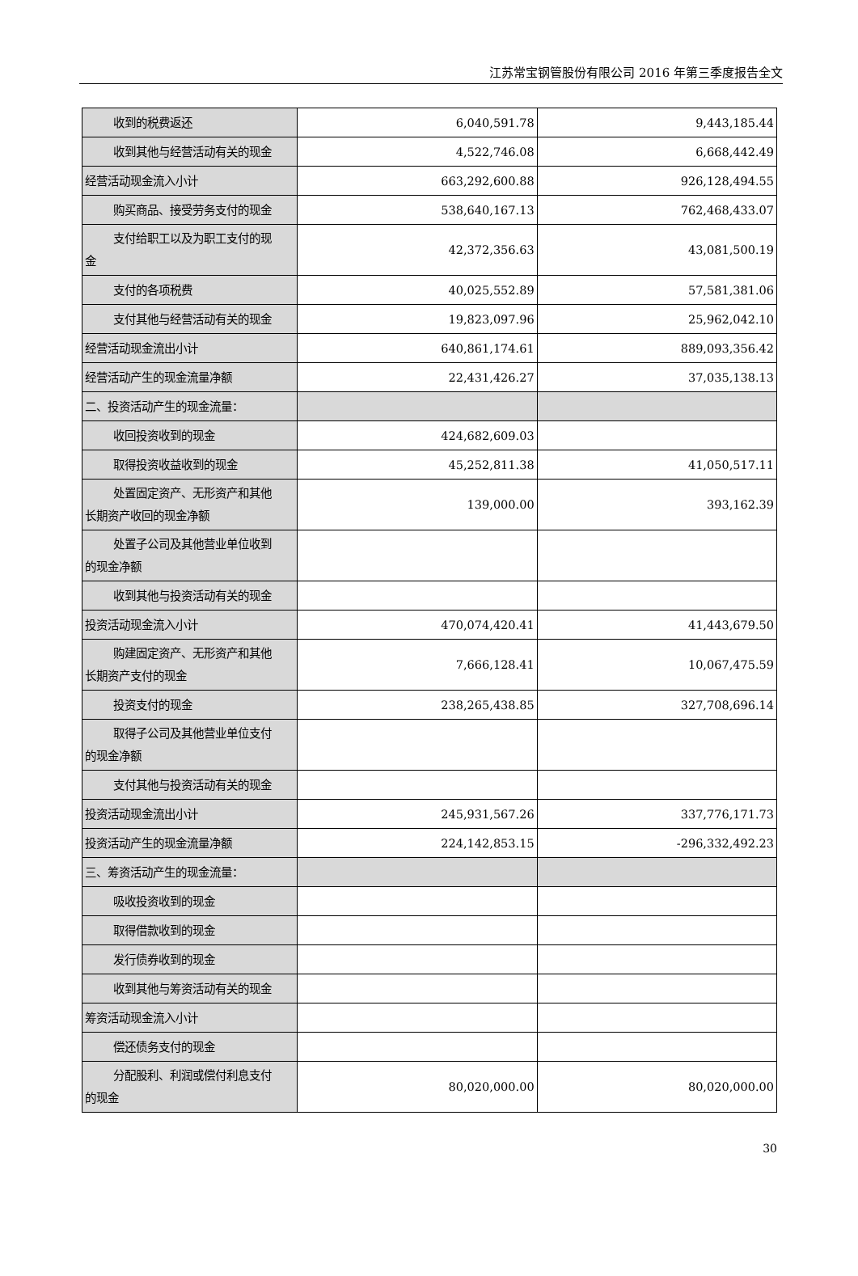江苏常宝钢管股份有限公司 2016 年第三季度报告全文
| 收到的税费返还 | 6,040,591.78 | 9,443,185.44 |
| 收到其他与经营活动有关的现金 | 4,522,746.08 | 6,668,442.49 |
| 经营活动现金流入小计 | 663,292,600.88 | 926,128,494.55 |
| 购买商品、接受劳务支付的现金 | 538,640,167.13 | 762,468,433.07 |
| 支付给职工以及为职工支付的现 金 | 42,372,356.63 | 43,081,500.19 |
| 支付的各项税费 | 40,025,552.89 | 57,581,381.06 |
| 支付其他与经营活动有关的现金 | 19,823,097.96 | 25,962,042.10 |
| 经营活动现金流出小计 | 640,861,174.61 | 889,093,356.42 |
| 经营活动产生的现金流量净额 | 22,431,426.27 | 37,035,138.13 |
| 二、投资活动产生的现金流量： | | |
| 收回投资收到的现金 | 424,682,609.03 | |
| 取得投资收益收到的现金 | 45,252,811.38 | 41,050,517.11 |
| 处置固定资产、无形资产和其他 长期资产收回的现金净额 | 139,000.00 | 393,162.39 |
| 处置子公司及其他营业单位收到 的现金净额 | | |
| 收到其他与投资活动有关的现金 | | |
| 投资活动现金流入小计 | 470,074,420.41 | 41,443,679.50 |
| 购建固定资产、无形资产和其他 长期资产支付的现金 | 7,666,128.41 | 10,067,475.59 |
| 投资支付的现金 | 238,265,438.85 | 327,708,696.14 |
| 取得子公司及其他营业单位支付 的现金净额 | | |
| 支付其他与投资活动有关的现金 | | |
| 投资活动现金流出小计 | 245,931,567.26 | 337,776,171.73 |
| 投资活动产生的现金流量净额 | 224,142,853.15 | -296,332,492.23 |
| 三、筹资活动产生的现金流量： | | |
| 吸收投资收到的现金 | | |
| 取得借款收到的现金 | | |
| 发行债券收到的现金 | | |
| 收到其他与筹资活动有关的现金 | | |
| 筹资活动现金流入小计 | | |
| 偿还债务支付的现金 | | |
| 分配股利、利润或偿付利息支付 的现金 | 80,020,000.00 | 80,020,000.00 |
30